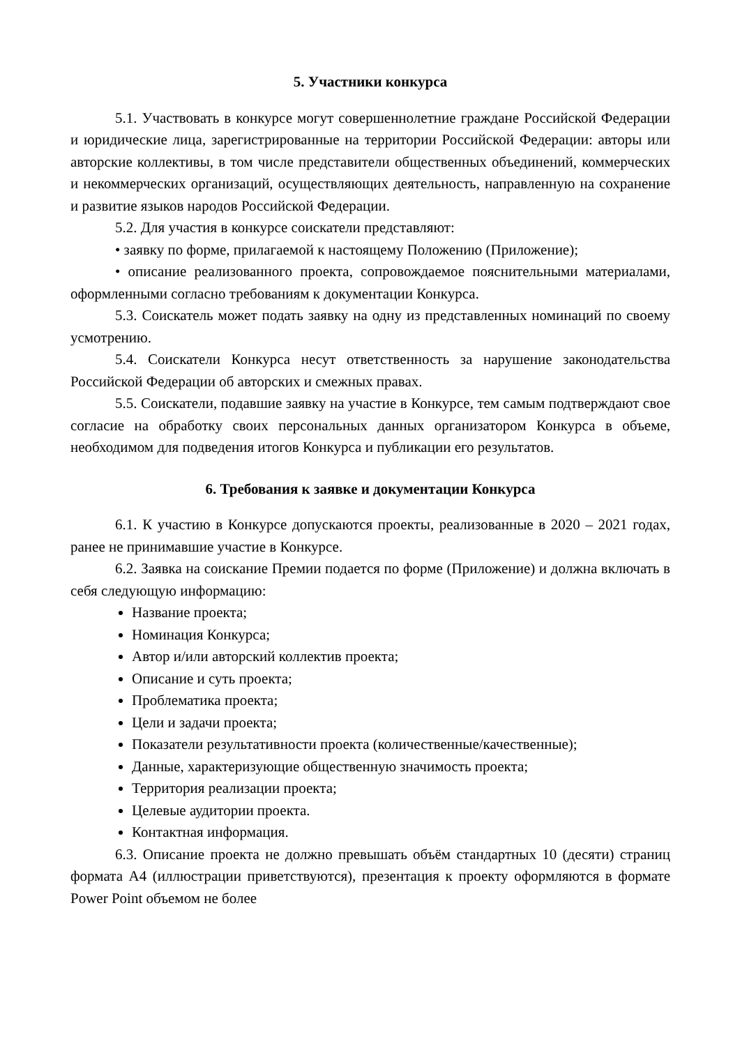5. Участники конкурса
5.1. Участвовать в конкурсе могут совершеннолетние граждане Российской Федерации и юридические лица, зарегистрированные на территории Российской Федерации: авторы или авторские коллективы, в том числе представители общественных объединений, коммерческих и некоммерческих организаций, осуществляющих деятельность, направленную на сохранение и развитие языков народов Российской Федерации.
5.2. Для участия в конкурсе соискатели представляют:
• заявку по форме, прилагаемой к настоящему Положению (Приложение);
• описание реализованного проекта, сопровождаемое пояснительными материалами, оформленными согласно требованиям к документации Конкурса.
5.3. Соискатель может подать заявку на одну из представленных номинаций по своему усмотрению.
5.4. Соискатели Конкурса несут ответственность за нарушение законодательства Российской Федерации об авторских и смежных правах.
5.5. Соискатели, подавшие заявку на участие в Конкурсе, тем самым подтверждают свое согласие на обработку своих персональных данных организатором Конкурса в объеме, необходимом для подведения итогов Конкурса и публикации его результатов.
6. Требования к заявке и документации Конкурса
6.1. К участию в Конкурсе допускаются проекты, реализованные в 2020 – 2021 годах, ранее не принимавшие участие в Конкурсе.
6.2. Заявка на соискание Премии подается по форме (Приложение) и должна включать в себя следующую информацию:
Название проекта;
Номинация Конкурса;
Автор и/или авторский коллектив проекта;
Описание и суть проекта;
Проблематика проекта;
Цели и задачи проекта;
Показатели результативности проекта (количественные/качественные);
Данные, характеризующие общественную значимость проекта;
Территория реализации проекта;
Целевые аудитории проекта.
Контактная информация.
6.3. Описание проекта не должно превышать объём стандартных 10 (десяти) страниц формата А4 (иллюстрации приветствуются), презентация к проекту оформляются в формате Power Point объемом не более